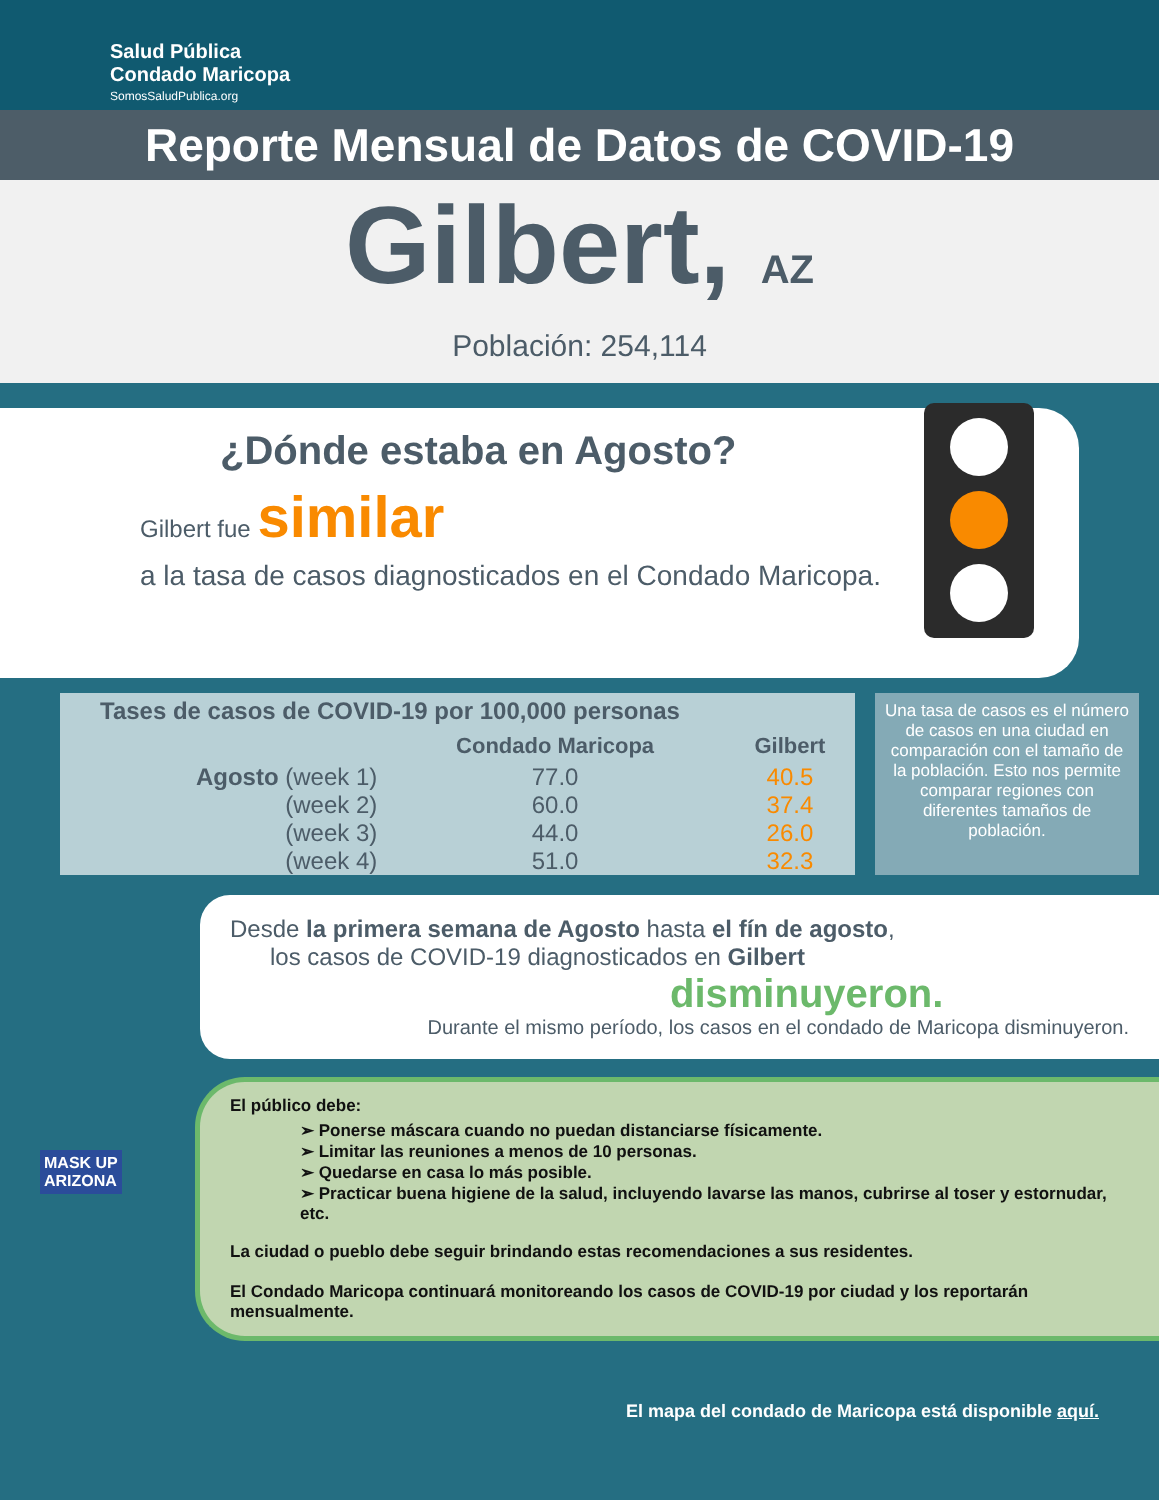Salud Pública
Condado Maricopa
SomosSaludPublica.org
Reporte Mensual de Datos de COVID-19
Gilbert, AZ
Población: 254,114
¿Dónde estaba en Agosto?
Gilbert fue similar
a la tasa de casos diagnosticados en el Condado Maricopa.
| Tases de casos de COVID-19 por 100,000 personas | | |
| --- | --- | --- |
| | Condado Maricopa | Gilbert |
| Agosto (week 1) | 77.0 | 40.5 |
| (week 2) | 60.0 | 37.4 |
| (week 3) | 44.0 | 26.0 |
| (week 4) | 51.0 | 32.3 |
Una tasa de casos es el número de casos en una ciudad en comparación con el tamaño de la población. Esto nos permite comparar regiones con diferentes tamaños de población.
Desde la primera semana de Agosto hasta el fín de agosto,
los casos de COVID-19 diagnosticados en Gilbert
disminuyeron.
Durante el mismo período, los casos en el condado de Maricopa disminuyeron.
El público debe:
➢ Ponerse máscara cuando no puedan distanciarse físicamente.
➢ Limitar las reuniones a menos de 10 personas.
➢ Quedarse en casa lo más posible.
➢ Practicar buena higiene de la salud, incluyendo lavarse las manos, cubrirse al toser y estornudar, etc.
La ciudad o pueblo debe seguir brindando estas recomendaciones a sus residentes.
El Condado Maricopa continuará monitoreando los casos de COVID-19 por ciudad y los reportarán mensualmente.
MASK UP
ARIZONA
El mapa del condado de Maricopa está disponible aquí.